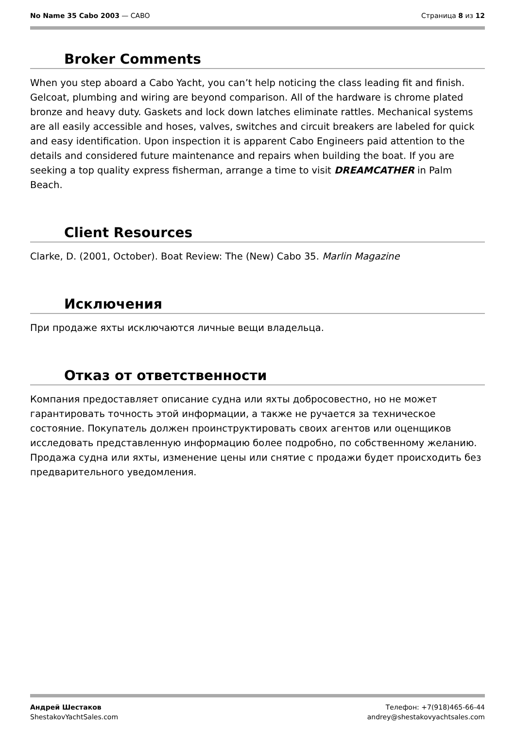No Name 35 Cabo 2003 — CABO Страница 8 из 12
Broker Comments
When you step aboard a Cabo Yacht, you can’t help noticing the class leading fit and finish. Gelcoat, plumbing and wiring are beyond comparison. All of the hardware is chrome plated bronze and heavy duty. Gaskets and lock down latches eliminate rattles. Mechanical systems are all easily accessible and hoses, valves, switches and circuit breakers are labeled for quick and easy identification. Upon inspection it is apparent Cabo Engineers paid attention to the details and considered future maintenance and repairs when building the boat. If you are seeking a top quality express fisherman, arrange a time to visit DREAMCATHER in Palm Beach.
Client Resources
Clarke, D. (2001, October). Boat Review: The (New) Cabo 35. Marlin Magazine
Исключения
При продаже яхты исключаются личные вещи владельца.
Отказ от ответственности
Компания предоставляет описание судна или яхты добросовестно, но не может гарантировать точность этой информации, а также не ручается за техническое состояние. Покупатель должен проинструктировать своих агентов или оценщиков исследовать представленную информацию более подробно, по собственному желанию. Продажа судна или яхты, изменение цены или снятие с продажи будет происходить без предварительного уведомления.
Андрей Шестаков
ShestakovYachtSales.com
Телефон: +7(918)465-66-44
andrey@shestakovyachtsales.com